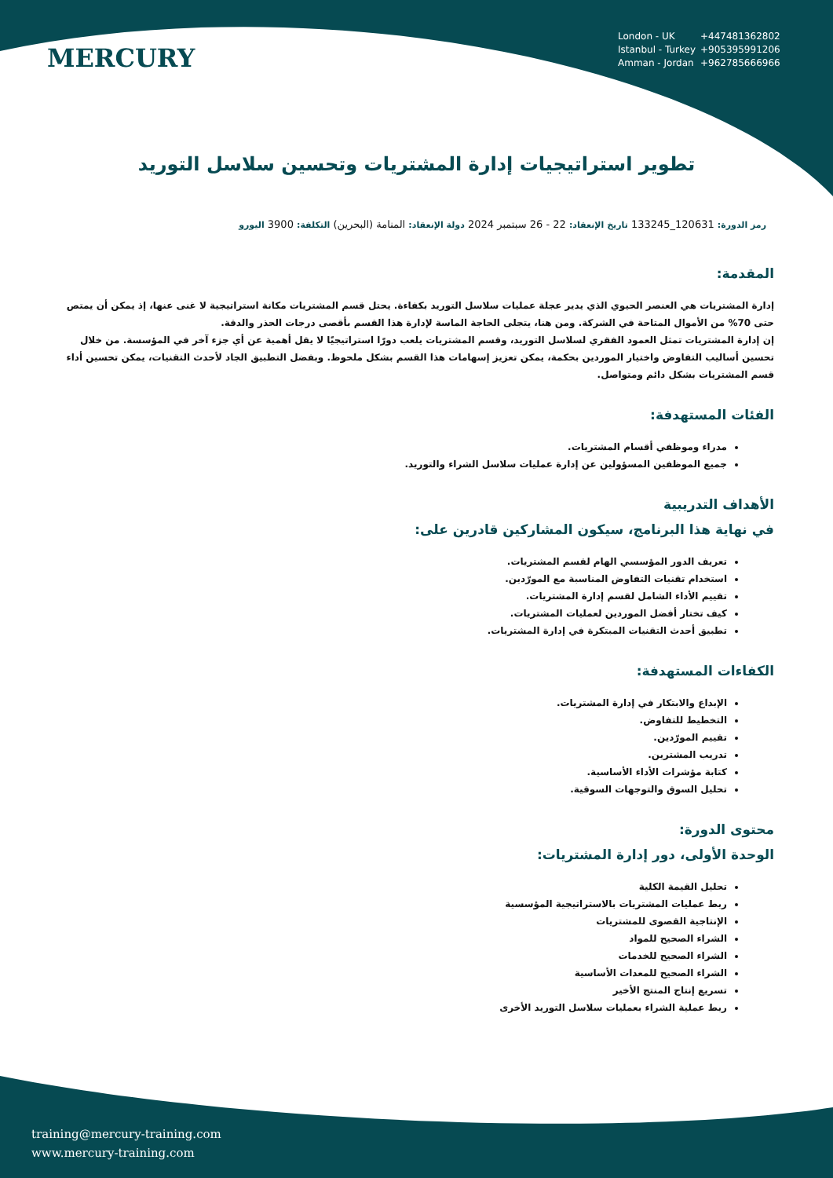MERCURY
London - UK +447481362802
Istanbul - Turkey +905395991206
Amman - Jordan +962785666966
تطوير استراتيجيات إدارة المشتريات وتحسين سلاسل التوريد
رمز الدورة: 120631_133245 تاريخ الإنعقاد: 22 - 26 سبتمبر 2024 دولة الإنعقاد: المنامة (البحرين) التكلفة: 3900 اليورو
المقدمة:
إدارة المشتريات هي العنصر الحيوي الذي يدير عجلة عمليات سلاسل التوريد بكفاءة. يحتل قسم المشتريات مكانة استراتيجية لا غنى عنها، إذ يمكن أن يمتص حتى 70% من الأموال المتاحة في الشركة. ومن هنا، يتجلى الحاجة الماسة لإدارة هذا القسم بأقصى درجات الحذر والدقة.
إن إدارة المشتريات تمثل العمود الفقري لسلاسل التوريد، وقسم المشتريات يلعب دورًا استراتيجيًا لا يقل أهمية عن أي جزء آخر في المؤسسة. من خلال تحسين أساليب التفاوض واختيار الموردين بحكمة، يمكن تعزيز إسهامات هذا القسم بشكل ملحوظ. وبفضل التطبيق الجاد لأحدث التقنيات، يمكن تحسين أداء قسم المشتريات بشكل دائم ومتواصل.
الفئات المستهدفة:
مدراء وموظفي أقسام المشتريات.
جميع الموظفين المسؤولين عن إدارة عمليات سلاسل الشراء والتوريد.
الأهداف التدريبية
في نهاية هذا البرنامج، سيكون المشاركين قادرين على:
تعريف الدور المؤسسي الهام لقسم المشتريات.
استخدام تقنيات التفاوض المناسبة مع المورّدين.
تقييم الأداء الشامل لقسم إدارة المشتريات.
كيف تختار أفضل الموردين لعمليات المشتريات.
تطبيق أحدث التقنيات المبتكرة في إدارة المشتريات.
الكفاءات المستهدفة:
الإبداع والابتكار في إدارة المشتريات.
التخطيط للتفاوض.
تقييم المورّدين.
تدريب المشترين.
كتابة مؤشرات الأداء الأساسية.
تحليل السوق والتوجهات السوقية.
محتوى الدورة:
الوحدة الأولى، دور إدارة المشتريات:
تحليل القيمة الكلية
ربط عمليات المشتريات بالاستراتيجية المؤسسية
الإنتاجية القصوى للمشتريات
الشراء الصحيح للمواد
الشراء الصحيح للخدمات
الشراء الصحيح للمعدات الأساسية
تسريع إنتاج المنتج الأخير
ربط عملية الشراء بعمليات سلاسل التوريد الأخرى
training@mercury-training.com
www.mercury-training.com